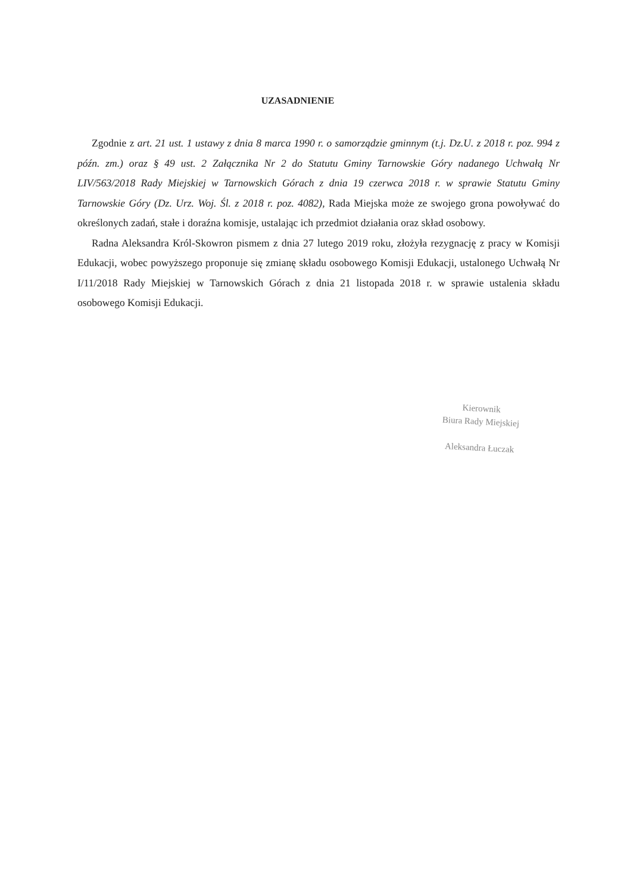UZASADNIENIE
Zgodnie z art. 21 ust. 1 ustawy z dnia 8 marca 1990 r. o samorządzie gminnym (t.j. Dz.U. z 2018 r. poz. 994 z późn. zm.) oraz § 49 ust. 2 Załącznika Nr 2 do Statutu Gminy Tarnowskie Góry nadanego Uchwałą Nr LIV/563/2018 Rady Miejskiej w Tarnowskich Górach z dnia 19 czerwca 2018 r. w sprawie Statutu Gminy Tarnowskie Góry (Dz. Urz. Woj. Śl. z 2018 r. poz. 4082), Rada Miejska może ze swojego grona powoływać do określonych zadań, stałe i doraźna komisje, ustalając ich przedmiot działania oraz skład osobowy.
Radna Aleksandra Król-Skowron pismem z dnia 27 lutego 2019 roku, złożyła rezygnację z pracy w Komisji Edukacji, wobec powyższego proponuje się zmianę składu osobowego Komisji Edukacji, ustalonego Uchwałą Nr I/11/2018 Rady Miejskiej w Tarnowskich Górach z dnia 21 listopada 2018 r. w sprawie ustalenia składu osobowego Komisji Edukacji.
Kierownik
Biura Rady Miejskiej
Aleksandra Łuczak